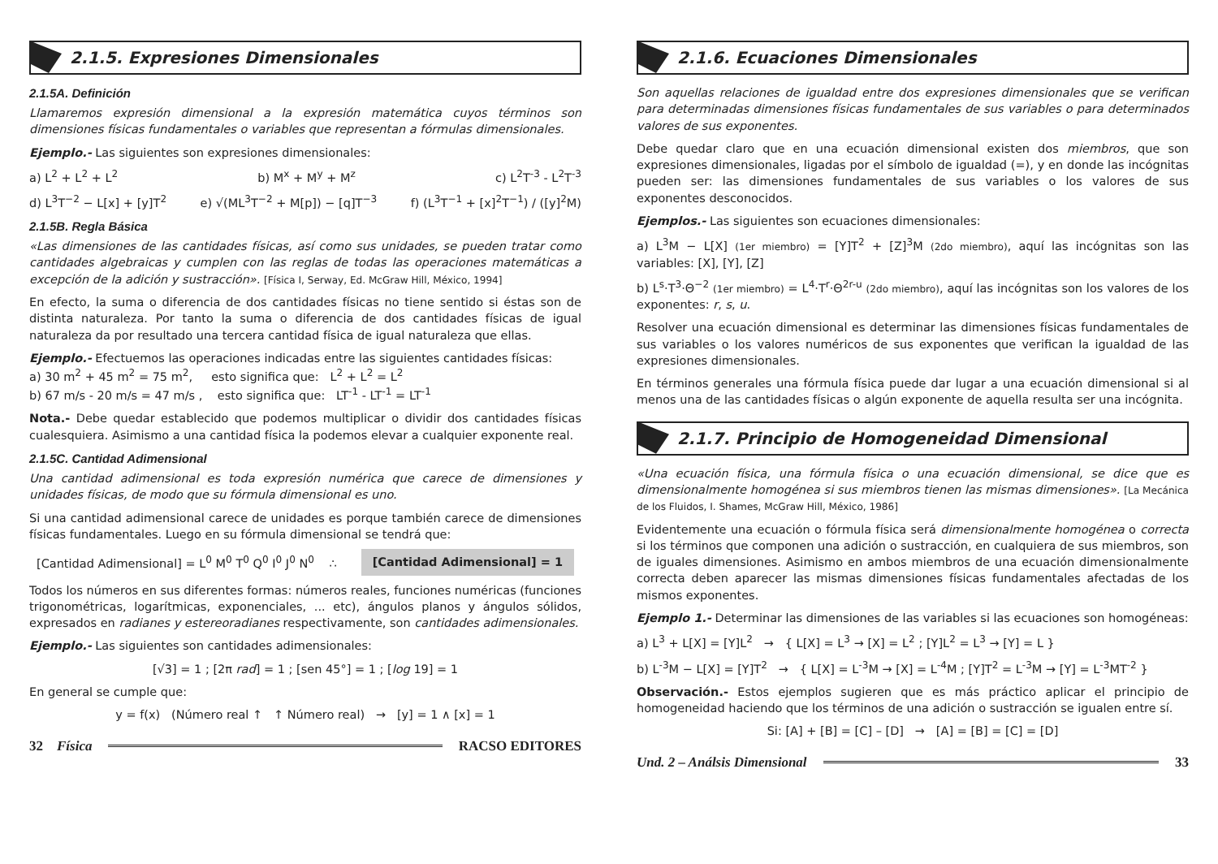2.1.5. Expresiones Dimensionales
2.1.5A. Definición
Llamaremos expresión dimensional a la expresión matemática cuyos términos son dimensiones físicas fundamentales o variables que representan a fórmulas dimensionales.
Ejemplo.- Las siguientes son expresiones dimensionales:
a) L<sup>2</sup> + L<sup>2</sup> + L<sup>2</sup> b) M<sup>x</sup> + M<sup>y</sup> + M<sup>z</sup> c) L<sup>2</sup>T<sup>-3</sup> - L<sup>2</sup>T<sup>-3</sup>
d) L<sup>3</sup>T<sup>−2</sup> − L[x] + [y]T<sup>2</sup> e) √(ML<sup>3</sup>T<sup>−2</sup> + M[p]) − [q]T<sup>−3</sup> f) (L<sup>3</sup>T<sup>−1</sup> + [x]<sup>2</sup>T<sup>−1</sup>) / ([y]<sup>2</sup>M)
2.1.5B. Regla Básica
«Las dimensiones de las cantidades físicas, así como sus unidades, se pueden tratar como cantidades algebraicas y cumplen con las reglas de todas las operaciones matemáticas a excepción de la adición y sustracción». [Física I, Serway, Ed. McGraw Hill, México, 1994]
En efecto, la suma o diferencia de dos cantidades físicas no tiene sentido si éstas son de distinta naturaleza. Por tanto la suma o diferencia de dos cantidades físicas de igual naturaleza da por resultado una tercera cantidad física de igual naturaleza que ellas.
Ejemplo.- Efectuemos las operaciones indicadas entre las siguientes cantidades físicas:
a) 30 m<sup>2</sup> + 45 m<sup>2</sup> = 75 m<sup>2</sup>, esto significa que: L<sup>2</sup> + L<sup>2</sup> = L<sup>2</sup>
b) 67 m/s - 20 m/s = 47 m/s , esto significa que: LT<sup>-1</sup> - LT<sup>-1</sup> = LT<sup>-1</sup>
Nota.- Debe quedar establecido que podemos multiplicar o dividir dos cantidades físicas cualesquiera. Asimismo a una cantidad física la podemos elevar a cualquier exponente real.
2.1.5C. Cantidad Adimensional
Una cantidad adimensional es toda expresión numérica que carece de dimensiones y unidades físicas, de modo que su fórmula dimensional es uno.
Si una cantidad adimensional carece de unidades es porque también carece de dimensiones físicas fundamentales. Luego en su fórmula dimensional se tendrá que:
[Cantidad Adimensional] = L<sup>0</sup> M<sup>0</sup> T<sup>0</sup> Q<sup>0</sup> I<sup>0</sup> J<sup>0</sup> N<sup>0</sup> ∴ [Cantidad Adimensional] = 1
Todos los números en sus diferentes formas: números reales, funciones numéricas (funciones trigonométricas, logarítmicas, exponenciales, ... etc), ángulos planos y ángulos sólidos, expresados en radianes y estereoradianes respectivamente, son cantidades adimensionales.
Ejemplo.- Las siguientes son cantidades adimensionales:
[√3] = 1 ; [2π rad] = 1 ; [sen 45°] = 1 ; [log 19] = 1
En general se cumple que:
y = f(x) (Número real ↑ ↑ Número real) → [y] = 1 ∧ [x] = 1
32 Física RACSO EDITORES
2.1.6. Ecuaciones Dimensionales
Son aquellas relaciones de igualdad entre dos expresiones dimensionales que se verifican para determinadas dimensiones físicas fundamentales de sus variables o para determinados valores de sus exponentes.
Debe quedar claro que en una ecuación dimensional existen dos miembros, que son expresiones dimensionales, ligadas por el símbolo de igualdad (=), y en donde las incógnitas pueden ser: las dimensiones fundamentales de sus variables o los valores de sus exponentes desconocidos.
Ejemplos.- Las siguientes son ecuaciones dimensionales:
a) L<sup>3</sup>M − L[X] (1er miembro) = [Y]T<sup>2</sup> + [Z]<sup>3</sup>M (2do miembro), aquí las incógnitas son las variables: [X], [Y], [Z]
b) L<sup>s</sup>·T<sup>3</sup>·Θ<sup>−2</sup> (1er miembro) = L<sup>4</sup>·T<sup>r</sup>·Θ<sup>2r-u</sup> (2do miembro), aquí las incógnitas son los valores de los exponentes: r, s, u.
Resolver una ecuación dimensional es determinar las dimensiones físicas fundamentales de sus variables o los valores numéricos de sus exponentes que verifican la igualdad de las expresiones dimensionales.
En términos generales una fórmula física puede dar lugar a una ecuación dimensional si al menos una de las cantidades físicas o algún exponente de aquella resulta ser una incógnita.
2.1.7. Principio de Homogeneidad Dimensional
«Una ecuación física, una fórmula física o una ecuación dimensional, se dice que es dimensionalmente homogénea si sus miembros tienen las mismas dimensiones». [La Mecánica de los Fluidos, I. Shames, McGraw Hill, México, 1986]
Evidentemente una ecuación o fórmula física será dimensionalmente homogénea o correcta si los términos que componen una adición o sustracción, en cualquiera de sus miembros, son de iguales dimensiones. Asimismo en ambos miembros de una ecuación dimensionalmente correcta deben aparecer las mismas dimensiones físicas fundamentales afectadas de los mismos exponentes.
Ejemplo 1.- Determinar las dimensiones de las variables si las ecuaciones son homogéneas:
a) L<sup>3</sup> + L[X] = [Y]L<sup>2</sup> → { L[X] = L<sup>3</sup> → [X] = L<sup>2</sup> ; [Y]L<sup>2</sup> = L<sup>3</sup> → [Y] = L }
b) L<sup>-3</sup>M − L[X] = [Y]T<sup>2</sup> → { L[X] = L<sup>-3</sup>M → [X] = L<sup>-4</sup>M ; [Y]T<sup>2</sup> = L<sup>-3</sup>M → [Y] = L<sup>-3</sup>MT<sup>-2</sup> }
Observación.- Estos ejemplos sugieren que es más práctico aplicar el principio de homogeneidad haciendo que los términos de una adición o sustracción se igualen entre sí.
Si: [A] + [B] = [C] – [D] → [A] = [B] = [C] = [D]
Und. 2 – Análsis Dimensional 33